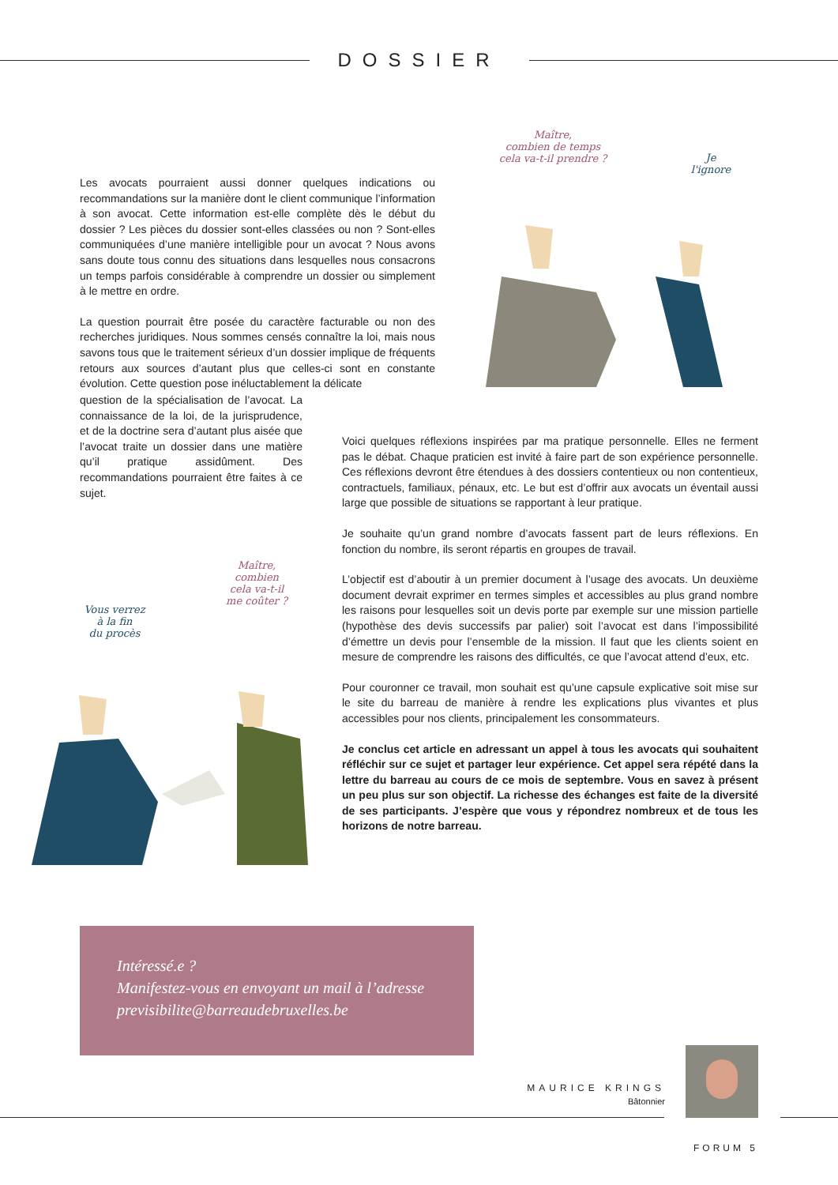DOSSIER
Maître,
combien de temps
cela va-t-il prendre ?
Je
l'ignore
Les avocats pourraient aussi donner quelques indications ou recommandations sur la manière dont le client communique l’information à son avocat. Cette information est-elle complète dès le début du dossier ? Les pièces du dossier sont-elles classées ou non ? Sont-elles communiquées d’une manière intelligible pour un avocat ? Nous avons sans doute tous connu des situations dans lesquelles nous consacrons un temps parfois considérable à comprendre un dossier ou simplement à le mettre en ordre.
La question pourrait être posée du caractère facturable ou non des recherches juridiques. Nous sommes censés connaître la loi, mais nous savons tous que le traitement sérieux d’un dossier implique de fréquents retours aux sources d’autant plus que celles-ci sont en constante évolution. Cette question pose inéluctablement la délicate
question de la spécialisation de l’avocat. La connaissance de la loi, de la jurisprudence, et de la doctrine sera d’autant plus aisée que l’avocat traite un dossier dans une matière qu’il pratique assidûment. Des recommandations pourraient être faites à ce sujet.
Maître,
combien
cela va-t-il
me coûter ?
Vous verrez
à la fin
du procès
Voici quelques réflexions inspirées par ma pratique personnelle. Elles ne ferment pas le débat. Chaque praticien est invité à faire part de son expérience personnelle. Ces réflexions devront être étendues à des dossiers contentieux ou non contentieux, contractuels, familiaux, pénaux, etc. Le but est d’offrir aux avocats un éventail aussi large que possible de situations se rapportant à leur pratique.
Je souhaite qu’un grand nombre d’avocats fassent part de leurs réflexions. En fonction du nombre, ils seront répartis en groupes de travail.
L’objectif est d’aboutir à un premier document à l’usage des avocats. Un deuxième document devrait exprimer en termes simples et accessibles au plus grand nombre les raisons pour lesquelles soit un devis porte par exemple sur une mission partielle (hypothèse des devis successifs par palier) soit l’avocat est dans l’impossibilité d’émettre un devis pour l’ensemble de la mission. Il faut que les clients soient en mesure de comprendre les raisons des difficultés, ce que l’avocat attend d’eux, etc.
Pour couronner ce travail, mon souhait est qu’une capsule explicative soit mise sur le site du barreau de manière à rendre les explications plus vivantes et plus accessibles pour nos clients, principalement les consommateurs.
Je conclus cet article en adressant un appel à tous les avocats qui souhaitent réfléchir sur ce sujet et partager leur expérience. Cet appel sera répété dans la lettre du barreau au cours de ce mois de septembre. Vous en savez à présent un peu plus sur son objectif. La richesse des échanges est faite de la diversité de ses participants. J’espère que vous y répondrez nombreux et de tous les horizons de notre barreau.
Intéressé.e ?
Manifestez-vous en envoyant un mail à l’adresse
previsibilite@barreaudebruxelles.be
MAURICE KRINGS
Bâtonnier
FORUM 5